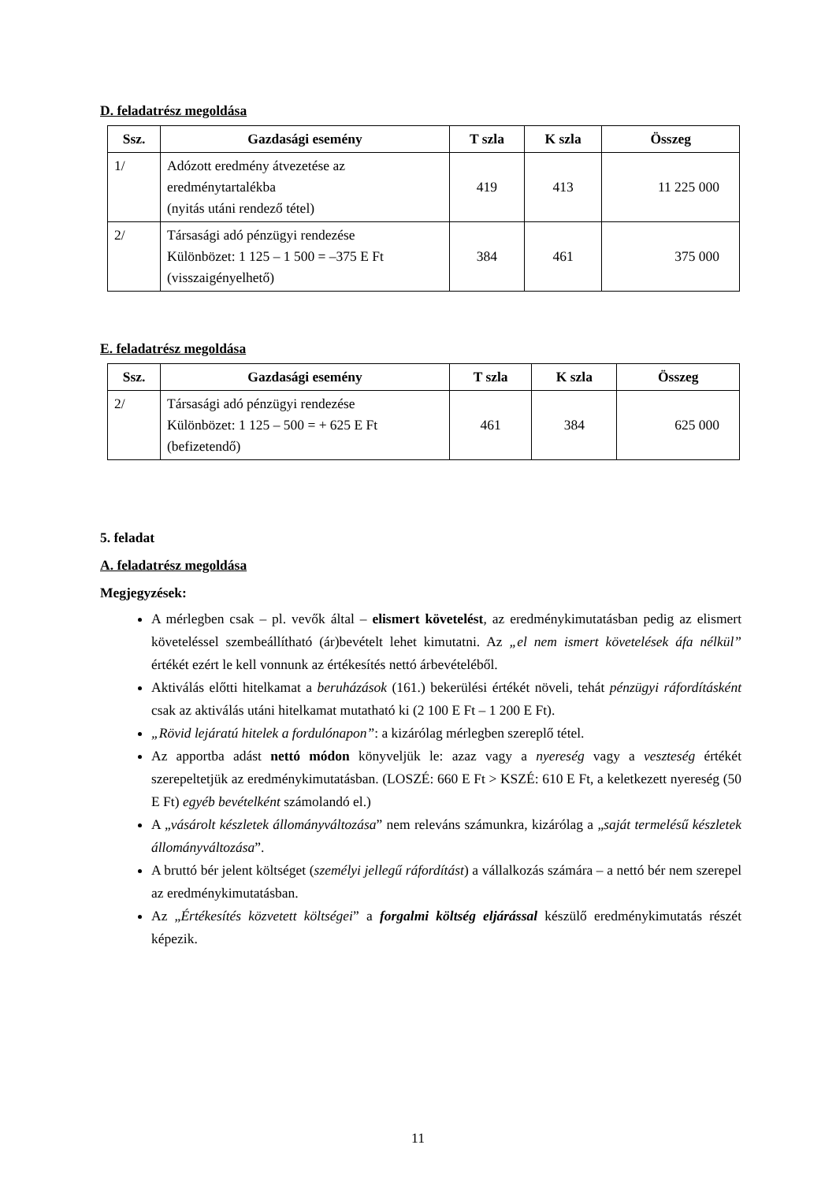D. feladatrész megoldása
| Ssz. | Gazdasági esemény | T szla | K szla | Összeg |
| --- | --- | --- | --- | --- |
| 1/ | Adózott eredmény átvezetése az eredménytartalékba (nyitás utáni rendező tétel) | 419 | 413 | 11 225 000 |
| 2/ | Társasági adó pénzügyi rendezése Különbözet: 1 125 – 1 500 = –375 E Ft (visszaigényelhető) | 384 | 461 | 375 000 |
E. feladatrész megoldása
| Ssz. | Gazdasági esemény | T szla | K szla | Összeg |
| --- | --- | --- | --- | --- |
| 2/ | Társasági adó pénzügyi rendezése Különbözet: 1 125 – 500 = + 625 E Ft (befizetendő) | 461 | 384 | 625 000 |
5. feladat
A. feladatrész megoldása
Megjegyzések:
A mérlegben csak – pl. vevők által – elismert követelést, az eredménykimutatásban pedig az elismert követeléssel szembeállítható (ár)bevételt lehet kimutatni. Az „el nem ismert követelések áfa nélkül” értékét ezért le kell vonnunk az értékesítés nettó árbevételéből.
Aktiválás előtti hitelkamat a beruházások (161.) bekerülési értékét növeli, tehát pénzügyi ráfordításként csak az aktiválás utáni hitelkamat mutatható ki (2 100 E Ft – 1 200 E Ft).
„Rövid lejáratú hitelek a fordulónapon”: a kizárólag mérlegben szereplő tétel.
Az apportba adást nettó módon könyveljük le: azaz vagy a nyereség vagy a veszteség értékét szerepeltetjük az eredménykimutatásban. (LOSZÉ: 660 E Ft > KSZÉ: 610 E Ft, a keletkezett nyereség (50 E Ft) egyéb bevételként számolandó el.)
A „vásárolt készletek állományváltozása” nem releváns számunkra, kizárólag a „saját termelésű készletek állományváltozása”.
A bruttó bér jelent költséget (személyi jellegű ráfordítást) a vállalkozás számára – a nettó bér nem szerepel az eredménykimutatásban.
Az „Értékesítés közvetett költségei” a forgalmi költség eljárással készülő eredménykimutatás részét képezik.
11